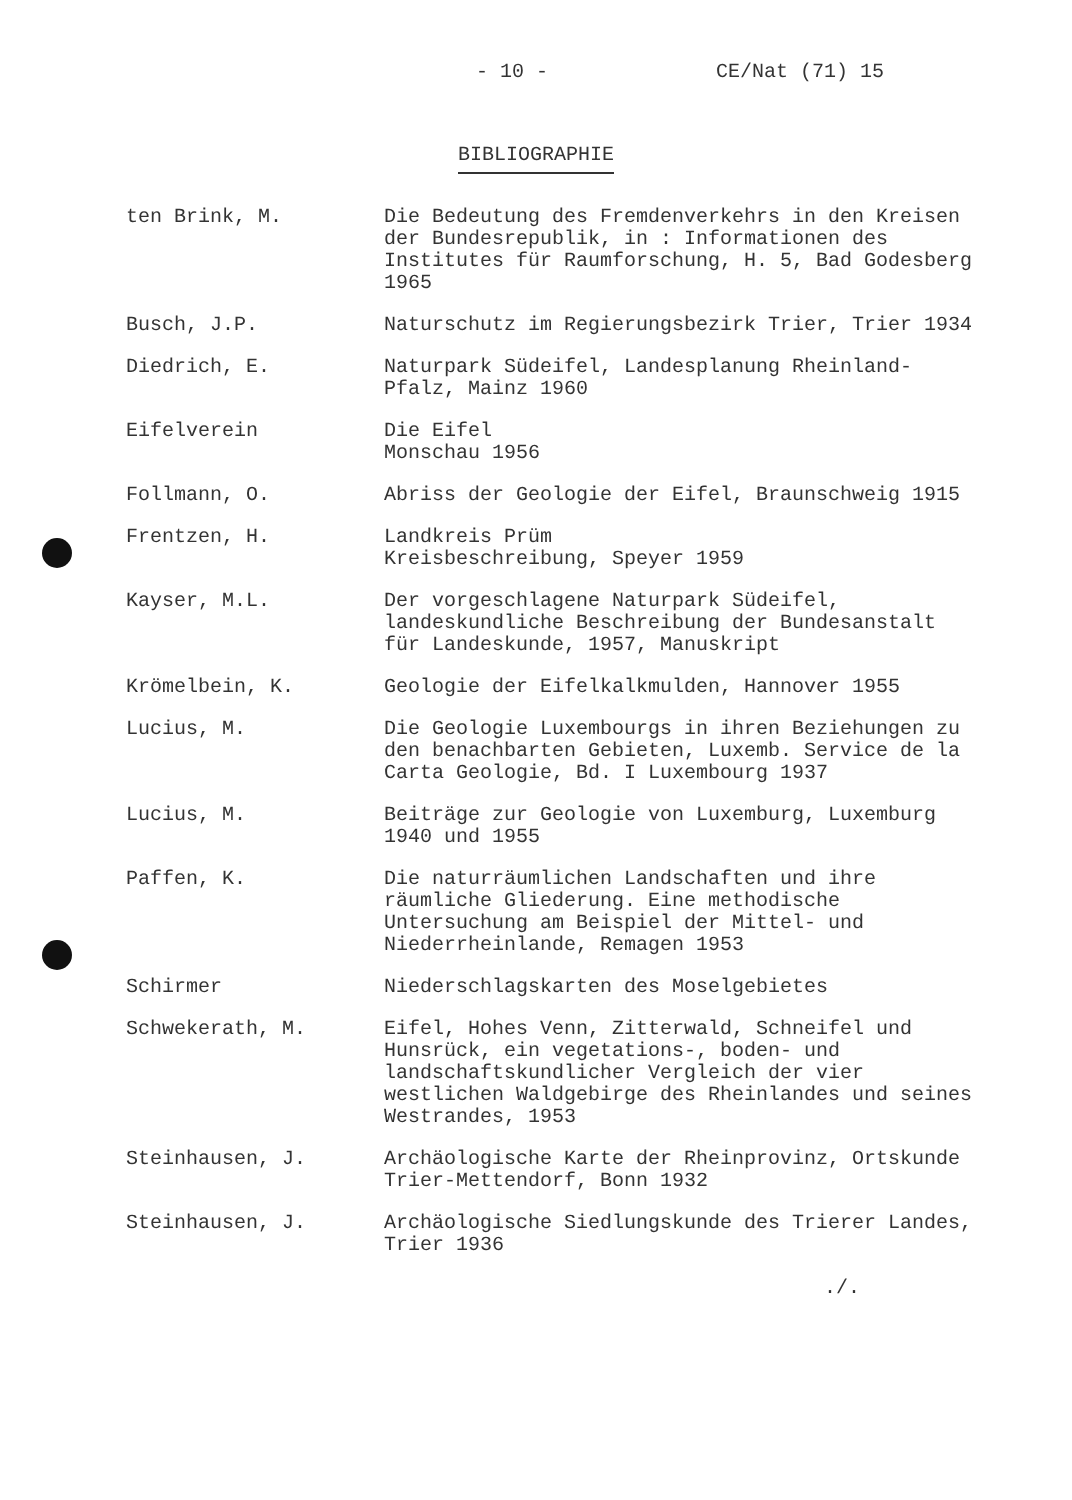- 10 - CE/Nat (71) 15
BIBLIOGRAPHIE
ten Brink, M. Die Bedeutung des Fremdenverkehrs in den Kreisen der Bundesrepublik, in : Informationen des Institutes für Raumforschung, H. 5, Bad Godesberg 1965
Busch, J.P. Naturschutz im Regierungsbezirk Trier, Trier 1934
Diedrich, E. Naturpark Südeifel, Landesplanung Rheinland-Pfalz, Mainz 1960
Eifelverein Die Eifel
Monschau 1956
Follmann, O. Abriss der Geologie der Eifel, Braunschweig 1915
Frentzen, H. Landkreis Prüm
Kreisbeschreibung, Speyer 1959
Kayser, M.L. Der vorgeschlagene Naturpark Südeifel, landeskundliche Beschreibung der Bundesanstalt für Landeskunde, 1957, Manuskript
Krömelbein, K. Geologie der Eifelkalkmulden, Hannover 1955
Lucius, M. Die Geologie Luxembourgs in ihren Beziehungen zu den benachbarten Gebieten, Luxemb. Service de la Carta Geologie, Bd. I Luxembourg 1937
Lucius, M. Beiträge zur Geologie von Luxemburg, Luxemburg 1940 und 1955
Paffen, K. Die naturräumlichen Landschaften und ihre räumliche Gliederung. Eine methodische Untersuchung am Beispiel der Mittel- und Niederrheinlande, Remagen 1953
Schirmer Niederschlagskarten des Moselgebietes
Schwekerath, M. Eifel, Hohes Venn, Zitterwald, Schneifel und Hunsrück, ein vegetations-, boden- und landschaftskundlicher Vergleich der vier westlichen Waldgebirge des Rheinlandes und seines Westrandes, 1953
Steinhausen, J. Archäologische Karte der Rheinprovinz, Ortskunde Trier-Mettendorf, Bonn 1932
Steinhausen, J. Archäologische Siedlungskunde des Trierer Landes, Trier 1936
./.